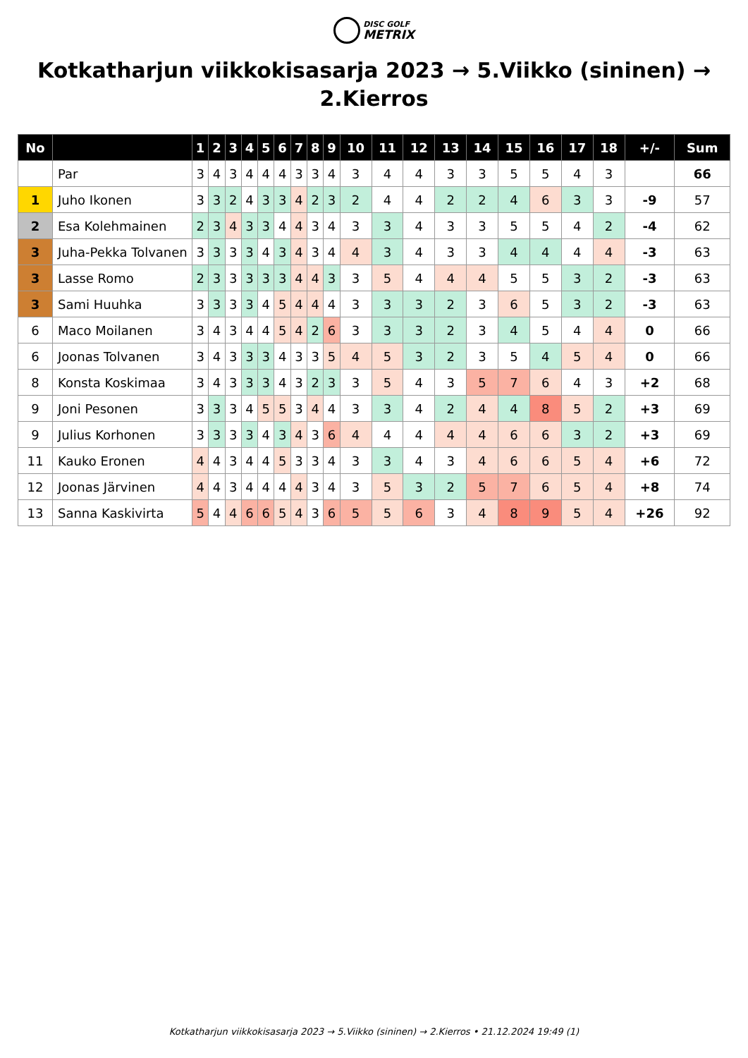DISC GOLF
METRIX
Kotkatharjun viikkokisasarja 2023 → 5.Viikko (sininen) → 2.Kierros
| No | | 1 | 2 | 3 | 4 | 5 | 6 | 7 | 8 | 9 | 10 | 11 | 12 | 13 | 14 | 15 | 16 | 17 | 18 | +/- | Sum |
| --- | --- | --- | --- | --- | --- | --- | --- | --- | --- | --- | --- | --- | --- | --- | --- | --- | --- | --- | --- | --- | --- |
| | Par | 3 | 4 | 3 | 4 | 4 | 4 | 3 | 3 | 4 | 3 | 4 | 4 | 3 | 3 | 5 | 5 | 4 | 3 | | 66 |
| 1 | Juho Ikonen | 3 | 3 | 2 | 4 | 3 | 3 | 4 | 2 | 3 | 2 | 4 | 4 | 2 | 2 | 4 | 6 | 3 | 3 | -9 | 57 |
| 2 | Esa Kolehmainen | 2 | 3 | 4 | 3 | 3 | 4 | 4 | 3 | 4 | 3 | 3 | 4 | 3 | 3 | 5 | 5 | 4 | 2 | -4 | 62 |
| 3 | Juha-Pekka Tolvanen | 3 | 3 | 3 | 3 | 4 | 3 | 4 | 3 | 4 | 4 | 3 | 4 | 3 | 3 | 4 | 4 | 4 | 4 | -3 | 63 |
| 3 | Lasse Romo | 2 | 3 | 3 | 3 | 3 | 3 | 4 | 4 | 3 | 3 | 5 | 4 | 4 | 4 | 5 | 5 | 3 | 2 | -3 | 63 |
| 3 | Sami Huuhka | 3 | 3 | 3 | 3 | 4 | 5 | 4 | 4 | 4 | 3 | 3 | 3 | 2 | 3 | 6 | 5 | 3 | 2 | -3 | 63 |
| 6 | Maco Moilanen | 3 | 4 | 3 | 4 | 4 | 5 | 4 | 2 | 6 | 3 | 3 | 3 | 2 | 3 | 4 | 5 | 4 | 4 | 0 | 66 |
| 6 | Joonas Tolvanen | 3 | 4 | 3 | 3 | 3 | 4 | 3 | 3 | 5 | 4 | 5 | 3 | 2 | 3 | 5 | 4 | 5 | 4 | 0 | 66 |
| 8 | Konsta Koskimaa | 3 | 4 | 3 | 3 | 3 | 4 | 3 | 2 | 3 | 3 | 5 | 4 | 3 | 5 | 7 | 6 | 4 | 3 | +2 | 68 |
| 9 | Joni Pesonen | 3 | 3 | 3 | 4 | 5 | 5 | 3 | 4 | 4 | 3 | 3 | 4 | 2 | 4 | 4 | 8 | 5 | 2 | +3 | 69 |
| 9 | Julius Korhonen | 3 | 3 | 3 | 3 | 4 | 3 | 4 | 3 | 6 | 4 | 4 | 4 | 4 | 4 | 6 | 6 | 3 | 2 | +3 | 69 |
| 11 | Kauko Eronen | 4 | 4 | 3 | 4 | 4 | 5 | 3 | 3 | 4 | 3 | 3 | 4 | 3 | 4 | 6 | 6 | 5 | 4 | +6 | 72 |
| 12 | Joonas Järvinen | 4 | 4 | 3 | 4 | 4 | 4 | 4 | 3 | 4 | 3 | 5 | 3 | 2 | 5 | 7 | 6 | 5 | 4 | +8 | 74 |
| 13 | Sanna Kaskivirta | 5 | 4 | 4 | 6 | 6 | 5 | 4 | 3 | 6 | 5 | 5 | 6 | 3 | 4 | 8 | 9 | 5 | 4 | +26 | 92 |
Kotkatharjun viikkokisasarja 2023 → 5.Viikko (sininen) → 2.Kierros • 21.12.2024 19:49 (1)